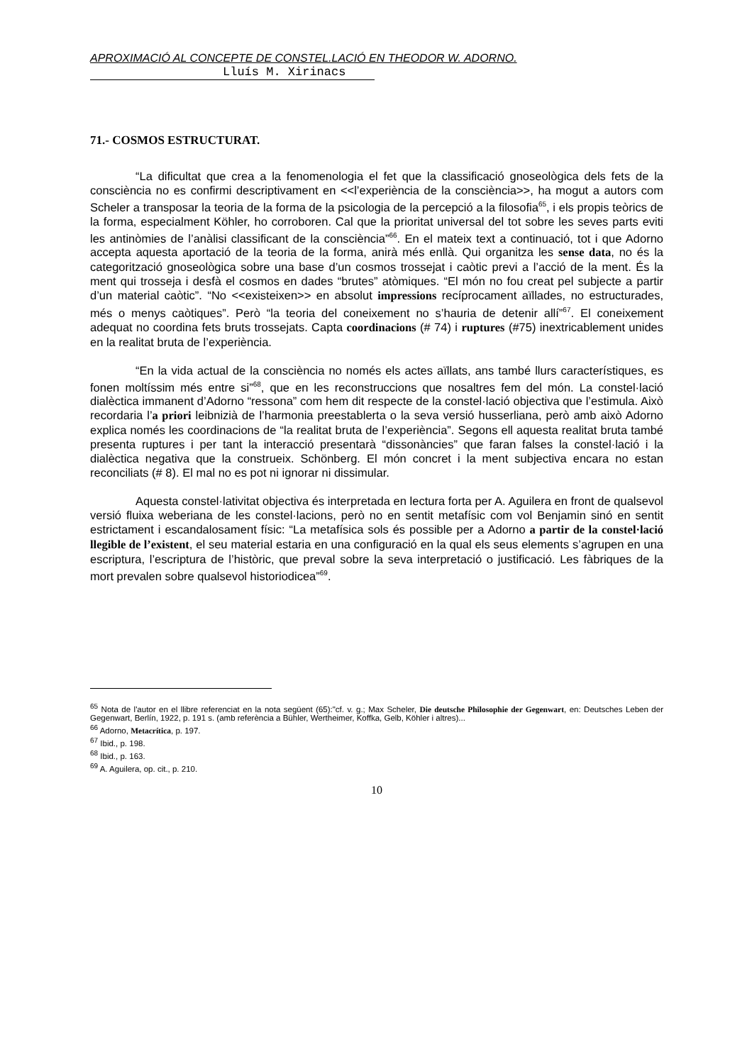APROXIMACIÓ AL CONCEPTE DE CONSTEL.LACIÓ EN THEODOR W. ADORNO.
Lluís M. Xirinacs
71.- COSMOS ESTRUCTURAT.
“La dificultat que crea a la fenomenologia el fet que la classificació gnoseològica dels fets de la consciència no es confirmi descriptivament en <<l’experiència de la consciència>>, ha mogut a autors com Scheler a transposar la teoria de la forma de la psicologia de la percepció a la filosofia<sup>65</sup>, i els propis teòrics de la forma, especialment Köhler, ho corroboren. Cal que la prioritat universal del tot sobre les seves parts eviti les antinòmies de l’anàlisi classificant de la consciència”<sup>66</sup>. En el mateix text a continuació, tot i que Adorno accepta aquesta aportació de la teoria de la forma, anirà més enllà. Qui organitza les sense data, no és la categorització gnoseològica sobre una base d’un cosmos trossejat i caòtic previ a l’acció de la ment. És la ment qui trosseja i desfà el cosmos en dades “brutes” atòmiques. “El món no fou creat pel subjecte a partir d’un material caòtic”. “No <<existeixen>> en absolut impressions recíprocament aïllades, no estructurades, més o menys caòtiques”. Però “la teoria del coneixement no s’hauria de detenir allí”<sup>67</sup>. El coneixement adequat no coordina fets bruts trossejats. Capta coordinacions (# 74) i ruptures (#75) inextricablement unides en la realitat bruta de l’experiència.
“En la vida actual de la consciència no només els actes aïllats, ans també llurs característiques, es fonen moltíssim més entre si”<sup>68</sup>, que en les reconstruccions que nosaltres fem del món. La constel·lació dialèctica immanent d’Adorno “ressona” com hem dit respecte de la constel·lació objectiva que l’estimula. Això recordaria l’a priori leibnizià de l’harmonia preestablerta o la seva versió husserliana, però amb això Adorno explica només les coordinacions de “la realitat bruta de l’experiència”. Segons ell aquesta realitat bruta també presenta ruptures i per tant la interacció presentarà “dissonàncies” que faran falses la constel·lació i la dialèctica negativa que la construeix. Schönberg. El món concret i la ment subjectiva encara no estan reconciliats (# 8). El mal no es pot ni ignorar ni dissimular.
Aquesta constel·lativitat objectiva és interpretada en lectura forta per A. Aguilera en front de qualsevol versió fluixa weberiana de les constel·lacions, però no en sentit metafísic com vol Benjamin sinó en sentit estrictament i escandalosament físic: “La metafísica sols és possible per a Adorno a partir de la constel·lació llegible de l’existent, el seu material estaria en una configuració en la qual els seus elements s’agrupen en una escriptura, l’escriptura de l’històric, que preval sobre la seva interpretació o justificació. Les fàbriques de la mort prevalen sobre qualsevol historiodicea”<sup>69</sup>.
<sup>65</sup> Nota de l'autor en el llibre referenciat en la nota següent (65):"cf. v. g.; Max Scheler, Die deutsche Philosophie der Gegenwart, en: Deutsches Leben der Gegenwart, Berlín, 1922, p. 191 s. (amb referència a Bühler, Wertheimer, Koffka, Gelb, Köhler i altres)...
<sup>66</sup> Adorno, Metacrítica, p. 197.
<sup>67</sup> Ibid., p. 198.
<sup>68</sup> Ibid., p. 163.
<sup>69</sup> A. Aguilera, op. cit., p. 210.
10